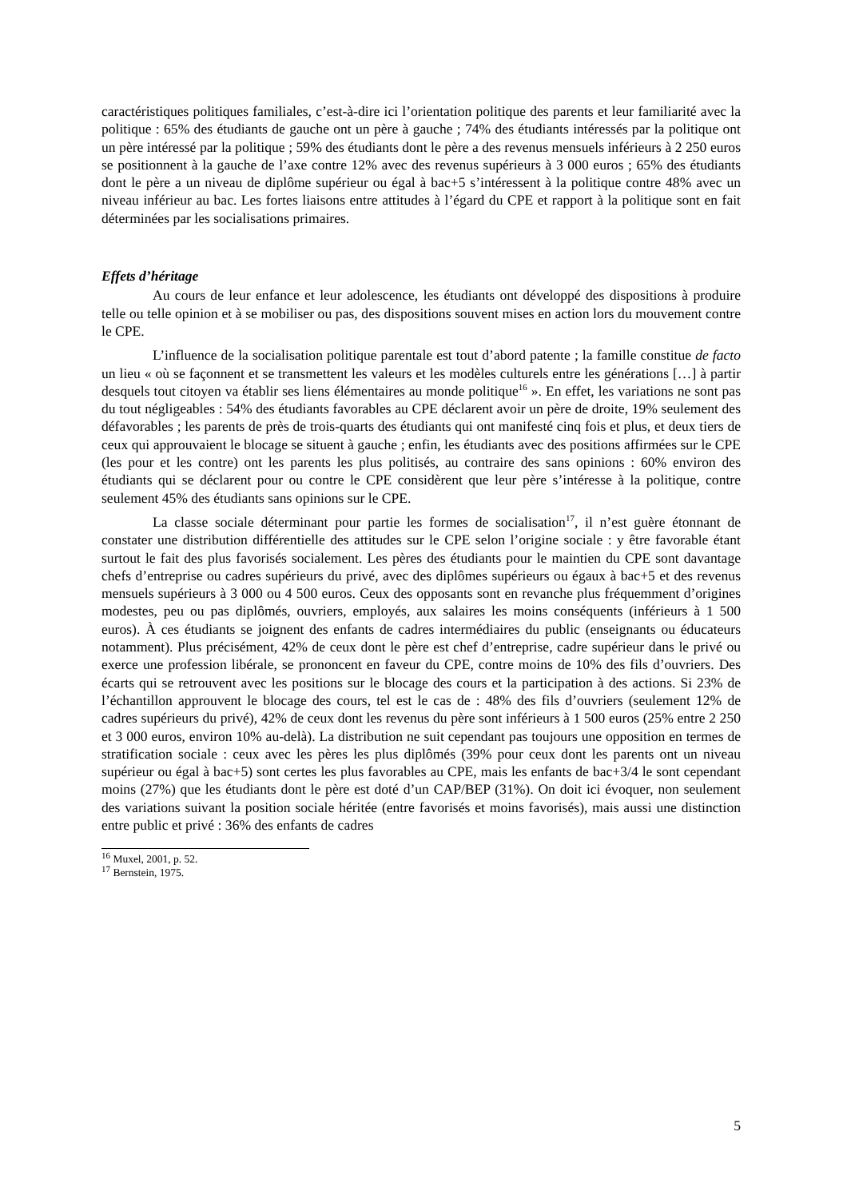caractéristiques politiques familiales, c’est-à-dire ici l’orientation politique des parents et leur familiarité avec la politique : 65% des étudiants de gauche ont un père à gauche ; 74% des étudiants intéressés par la politique ont un père intéressé par la politique ; 59% des étudiants dont le père a des revenus mensuels inférieurs à 2 250 euros se positionnent à la gauche de l’axe contre 12% avec des revenus supérieurs à 3 000 euros ; 65% des étudiants dont le père a un niveau de diplôme supérieur ou égal à bac+5 s’intéressent à la politique contre 48% avec un niveau inférieur au bac. Les fortes liaisons entre attitudes à l’égard du CPE et rapport à la politique sont en fait déterminées par les socialisations primaires.
Effets d’héritage
Au cours de leur enfance et leur adolescence, les étudiants ont développé des dispositions à produire telle ou telle opinion et à se mobiliser ou pas, des dispositions souvent mises en action lors du mouvement contre le CPE.
L’influence de la socialisation politique parentale est tout d’abord patente ; la famille constitue de facto un lieu « où se façonnent et se transmettent les valeurs et les modèles culturels entre les générations […] à partir desquels tout citoyen va établir ses liens élémentaires au monde politique<sup>16</sup> ». En effet, les variations ne sont pas du tout négligeables : 54% des étudiants favorables au CPE déclarent avoir un père de droite, 19% seulement des défavorables ; les parents de près de trois-quarts des étudiants qui ont manifesté cinq fois et plus, et deux tiers de ceux qui approuvaient le blocage se situent à gauche ; enfin, les étudiants avec des positions affirmées sur le CPE (les pour et les contre) ont les parents les plus politisés, au contraire des sans opinions : 60% environ des étudiants qui se déclarent pour ou contre le CPE considèrent que leur père s’intéresse à la politique, contre seulement 45% des étudiants sans opinions sur le CPE.
La classe sociale déterminant pour partie les formes de socialisation<sup>17</sup>, il n’est guère étonnant de constater une distribution différentielle des attitudes sur le CPE selon l’origine sociale : y être favorable étant surtout le fait des plus favorisés socialement. Les pères des étudiants pour le maintien du CPE sont davantage chefs d’entreprise ou cadres supérieurs du privé, avec des diplômes supérieurs ou égaux à bac+5 et des revenus mensuels supérieurs à 3 000 ou 4 500 euros. Ceux des opposants sont en revanche plus fréquemment d’origines modestes, peu ou pas diplômés, ouvriers, employés, aux salaires les moins conséquents (inférieurs à 1 500 euros). À ces étudiants se joignent des enfants de cadres intermédiaires du public (enseignants ou éducateurs notamment). Plus précisément, 42% de ceux dont le père est chef d’entreprise, cadre supérieur dans le privé ou exerce une profession libérale, se prononcent en faveur du CPE, contre moins de 10% des fils d’ouvriers. Des écarts qui se retrouvent avec les positions sur le blocage des cours et la participation à des actions. Si 23% de l’échantillon approuvent le blocage des cours, tel est le cas de : 48% des fils d’ouvriers (seulement 12% de cadres supérieurs du privé), 42% de ceux dont les revenus du père sont inférieurs à 1 500 euros (25% entre 2 250 et 3 000 euros, environ 10% au-delà). La distribution ne suit cependant pas toujours une opposition en termes de stratification sociale : ceux avec les pères les plus diplômés (39% pour ceux dont les parents ont un niveau supérieur ou égal à bac+5) sont certes les plus favorables au CPE, mais les enfants de bac+3/4 le sont cependant moins (27%) que les étudiants dont le père est doté d’un CAP/BEP (31%). On doit ici évoquer, non seulement des variations suivant la position sociale héritée (entre favorisés et moins favorisés), mais aussi une distinction entre public et privé : 36% des enfants de cadres
<sup>16</sup> Muxel, 2001, p. 52.
<sup>17</sup> Bernstein, 1975.
5